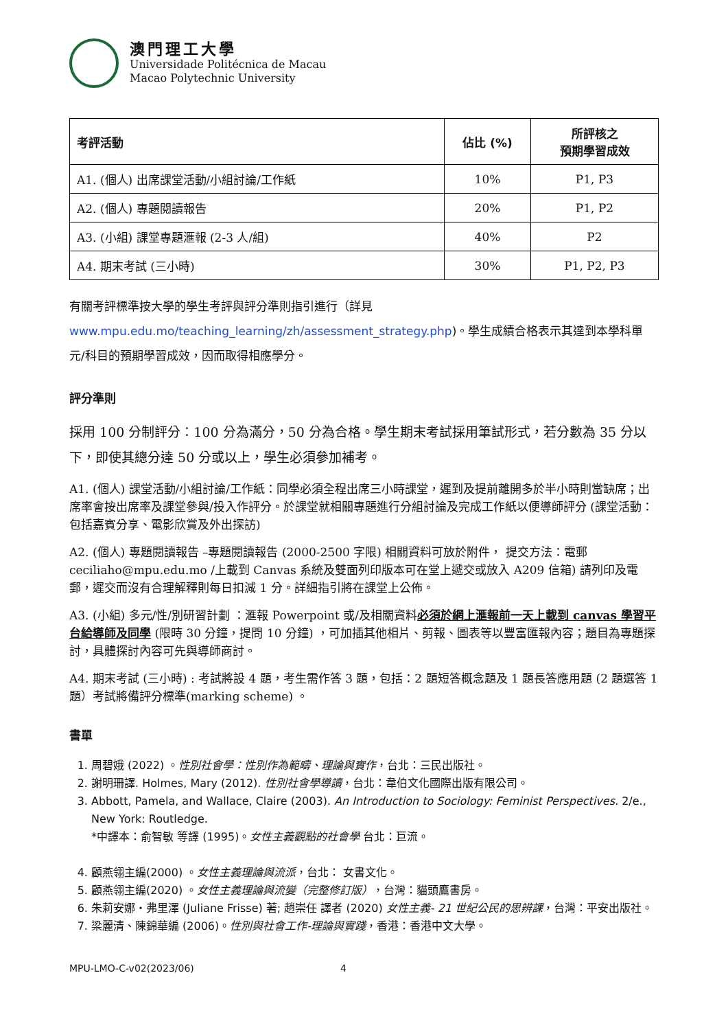澳門理工大學
Universidade Politécnica de Macau
Macao Polytechnic University
| 考評活動 | 佔比 (%) | 所評核之 預期學習成效 |
| --- | --- | --- |
| A1. (個人) 出席課堂活動/小組討論/工作紙 | 10% | P1, P3 |
| A2. (個人) 專題閱讀報告 | 20% | P1, P2 |
| A3. (小組) 課堂專題滙報 (2-3 人/組) | 40% | P2 |
| A4. 期末考試 (三小時) | 30% | P1, P2, P3 |
有關考評標準按大學的學生考評與評分準則指引進行（詳見 www.mpu.edu.mo/teaching_learning/zh/assessment_strategy.php)。學生成績合格表示其達到本學科單元/科目的預期學習成效，因而取得相應學分。
評分準則
採用 100 分制評分：100 分為滿分，50 分為合格。學生期末考試採用筆試形式，若分數為 35 分以下，即使其總分達 50 分或以上，學生必須參加補考。
A1. (個人) 課堂活動/小組討論/工作紙：同學必須全程出席三小時課堂，遲到及提前離開多於半小時則當缺席；出席率會按出席率及課堂參與/投入作評分。於課堂就相關專題進行分組討論及完成工作紙以便導師評分 (課堂活動：包括嘉賓分享、電影欣賞及外出探訪)
A2. (個人) 專題閱讀報告 –專題閱讀報告 (2000-2500 字限) 相關資料可放於附件， 提交方法：電郵 ceciliaho@mpu.edu.mo /上載到 Canvas 系統及雙面列印版本可在堂上遞交或放入 A209 信箱) 請列印及電郵，遲交而沒有合理解釋則每日扣減 1 分。詳細指引將在課堂上公佈。
A3. (小組) 多元/性/別研習計劃 ：滙報 Powerpoint 或/及相關資料必須於網上滙報前一天上載到 canvas 學習平台給導師及同學 (限時 30 分鐘，提問 10 分鐘) ，可加插其他相片、剪報、圖表等以豐富匯報內容；題目為專題探討，具體探討內容可先與導師商討。
A4. 期末考試 (三小時) : 考試將設 4 題，考生需作答 3 題，包括：2 題短答概念題及 1 題長答應用題 (2 題選答 1 題）考試將備評分標準(marking scheme) 。
書單
1. 周碧娥 (2022) 。性別社會學：性別作為範疇、理論與實作，台北：三民出版社。
2. 謝明珊譯. Holmes, Mary (2012). 性別社會學導讀，台北：韋伯文化國際出版有限公司。
3. Abbott, Pamela, and Wallace, Claire (2003). An Introduction to Sociology: Feminist Perspectives. 2/e., New York: Routledge.
*中譯本：俞智敏 等譯 (1995)。女性主義觀點的社會學 台北：巨流。
4. 顧燕翎主編(2000) 。女性主義理論與流派，台北： 女書文化。
5. 顧燕翎主編(2020) 。女性主義理論與流變（完整修訂版），台灣：貓頭鷹書房。
6. 朱莉安娜・弗里澤 (Juliane Frisse) 著; 趙崇任 譯者 (2020) 女性主義- 21 世紀公民的思辨課，台灣：平安出版社。
7. 梁麗清、陳錦華編 (2006)。性別與社會工作-理論與實踐，香港：香港中文大學。
MPU-LMO-C-v02(2023/06) 4